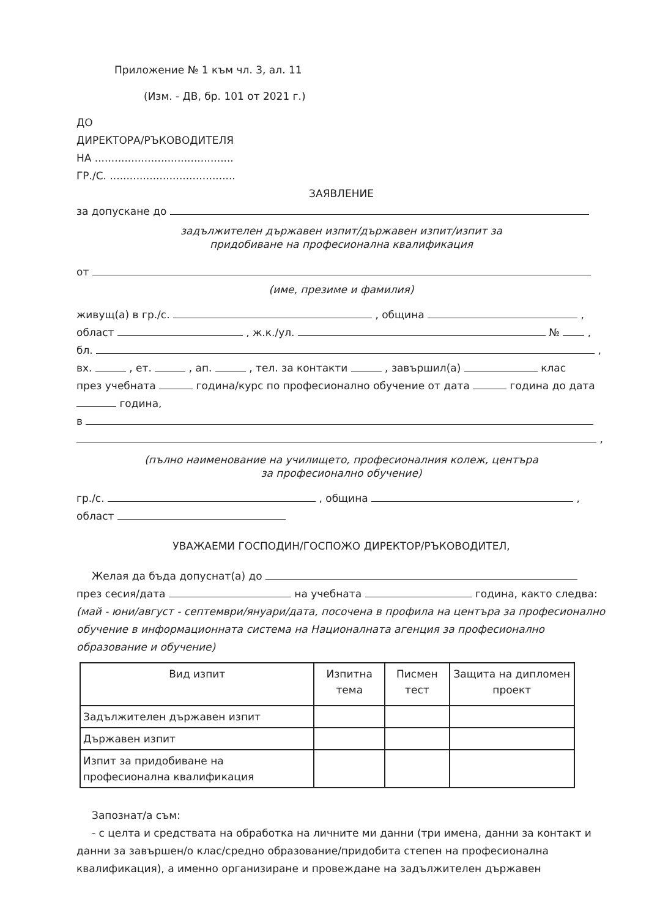Приложение № 1 към чл. 3, ал. 11
(Изм. - ДВ, бр. 101 от 2021 г.)
ДО
ДИРЕКТОРА/РЪКОВОДИТЕЛЯ
НА ..........................................
ГР./С. ......................................
ЗАЯВЛЕНИЕ
за допускане до
задължителен държавен изпит/държавен изпит/изпит за
придобиване на професионална квалификация
от
(име, презиме и фамилия)
живущ(а) в гр./с. , община ,
област , ж.к./ул. № ,
бл. ,
вх. , ет. , ап. , тел. за контакти , завършил(а) клас
през учебната година/курс по професионално обучение от дата година до дата
година,
в
,
(пълно наименование на училището, професионалния колеж, центъра
за професионално обучение)
гр./с. , община ,
област
УВАЖАЕМИ ГОСПОДИН/ГОСПОЖО ДИРЕКТОР/РЪКОВОДИТЕЛ,
Желая да бъда допуснат(а) до
през сесия/дата на учебната година, както следва:
(май - юни/август - септември/януари/дата, посочена в профила на центъра за професионално обучение в информационната система на Националната агенция за професионално образование и обучение)
| Вид изпит | Изпитна тема | Писмен тест | Защита на дипломен проект |
| --- | --- | --- | --- |
| Задължителен държавен изпит | | | |
| Държавен изпит | | | |
| Изпит за придобиване на професионална квалификация | | | |
Запознат/а съм:
- с целта и средствата на обработка на личните ми данни (три имена, данни за контакт и данни за завършен/о клас/средно образование/придобита степен на професионална квалификация), а именно организиране и провеждане на задължителен държавен